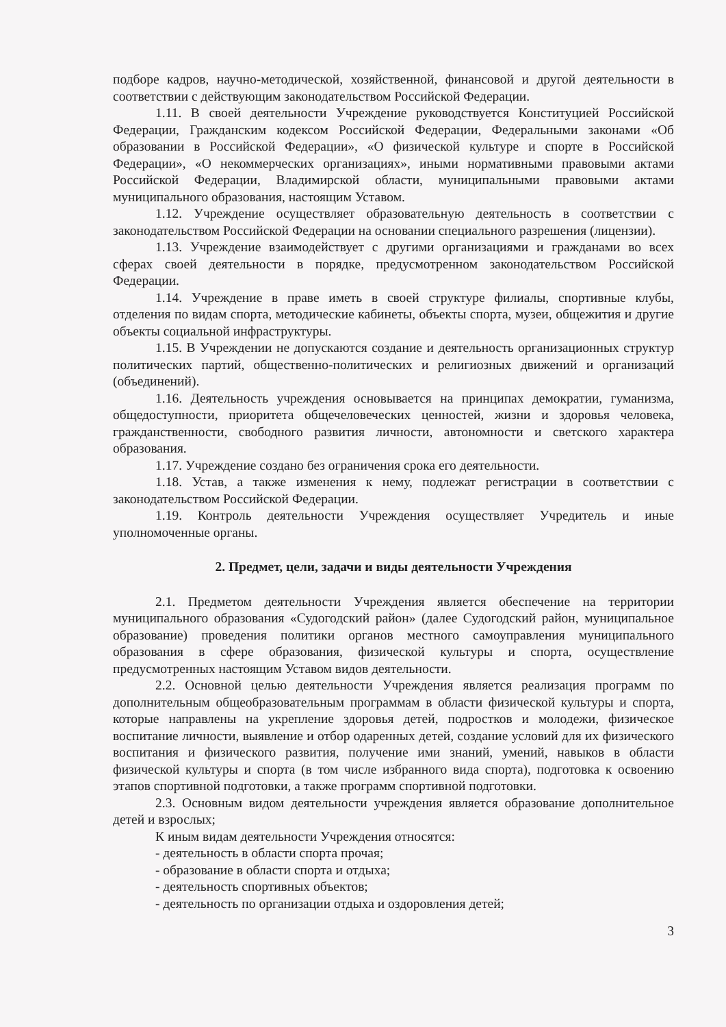подборе кадров, научно-методической, хозяйственной, финансовой и другой деятельности в соответствии с действующим законодательством Российской Федерации.
1.11. В своей деятельности Учреждение руководствуется Конституцией Российской Федерации, Гражданским кодексом Российской Федерации, Федеральными законами «Об образовании в Российской Федерации», «О физической культуре и спорте в Российской Федерации», «О некоммерческих организациях», иными нормативными правовыми актами Российской Федерации, Владимирской области, муниципальными правовыми актами муниципального образования, настоящим Уставом.
1.12. Учреждение осуществляет образовательную деятельность в соответствии с законодательством Российской Федерации на основании специального разрешения (лицензии).
1.13. Учреждение взаимодействует с другими организациями и гражданами во всех сферах своей деятельности в порядке, предусмотренном законодательством Российской Федерации.
1.14. Учреждение в праве иметь в своей структуре филиалы, спортивные клубы, отделения по видам спорта, методические кабинеты, объекты спорта, музеи, общежития и другие объекты социальной инфраструктуры.
1.15. В Учреждении не допускаются создание и деятельность организационных структур политических партий, общественно-политических и религиозных движений и организаций (объединений).
1.16. Деятельность учреждения основывается на принципах демократии, гуманизма, общедоступности, приоритета общечеловеческих ценностей, жизни и здоровья человека, гражданственности, свободного развития личности, автономности и светского характера образования.
1.17. Учреждение создано без ограничения срока его деятельности.
1.18. Устав, а также изменения к нему, подлежат регистрации в соответствии с законодательством Российской Федерации.
1.19. Контроль деятельности Учреждения осуществляет Учредитель и иные уполномоченные органы.
2. Предмет, цели, задачи и виды деятельности Учреждения
2.1. Предметом деятельности Учреждения является обеспечение на территории муниципального образования «Судогодский район» (далее Судогодский район, муниципальное образование) проведения политики органов местного самоуправления муниципального образования в сфере образования, физической культуры и спорта, осуществление предусмотренных настоящим Уставом видов деятельности.
2.2. Основной целью деятельности Учреждения является реализация программ по дополнительным общеобразовательным программам в области физической культуры и спорта, которые направлены на укрепление здоровья детей, подростков и молодежи, физическое воспитание личности, выявление и отбор одаренных детей, создание условий для их физического воспитания и физического развития, получение ими знаний, умений, навыков в области физической культуры и спорта (в том числе избранного вида спорта), подготовка к освоению этапов спортивной подготовки, а также программ спортивной подготовки.
2.3. Основным видом деятельности учреждения является образование дополнительное детей и взрослых;
К иным видам деятельности Учреждения относятся:
- деятельность в области спорта прочая;
- образование в области спорта и отдыха;
- деятельность спортивных объектов;
- деятельность по организации отдыха и оздоровления детей;
3